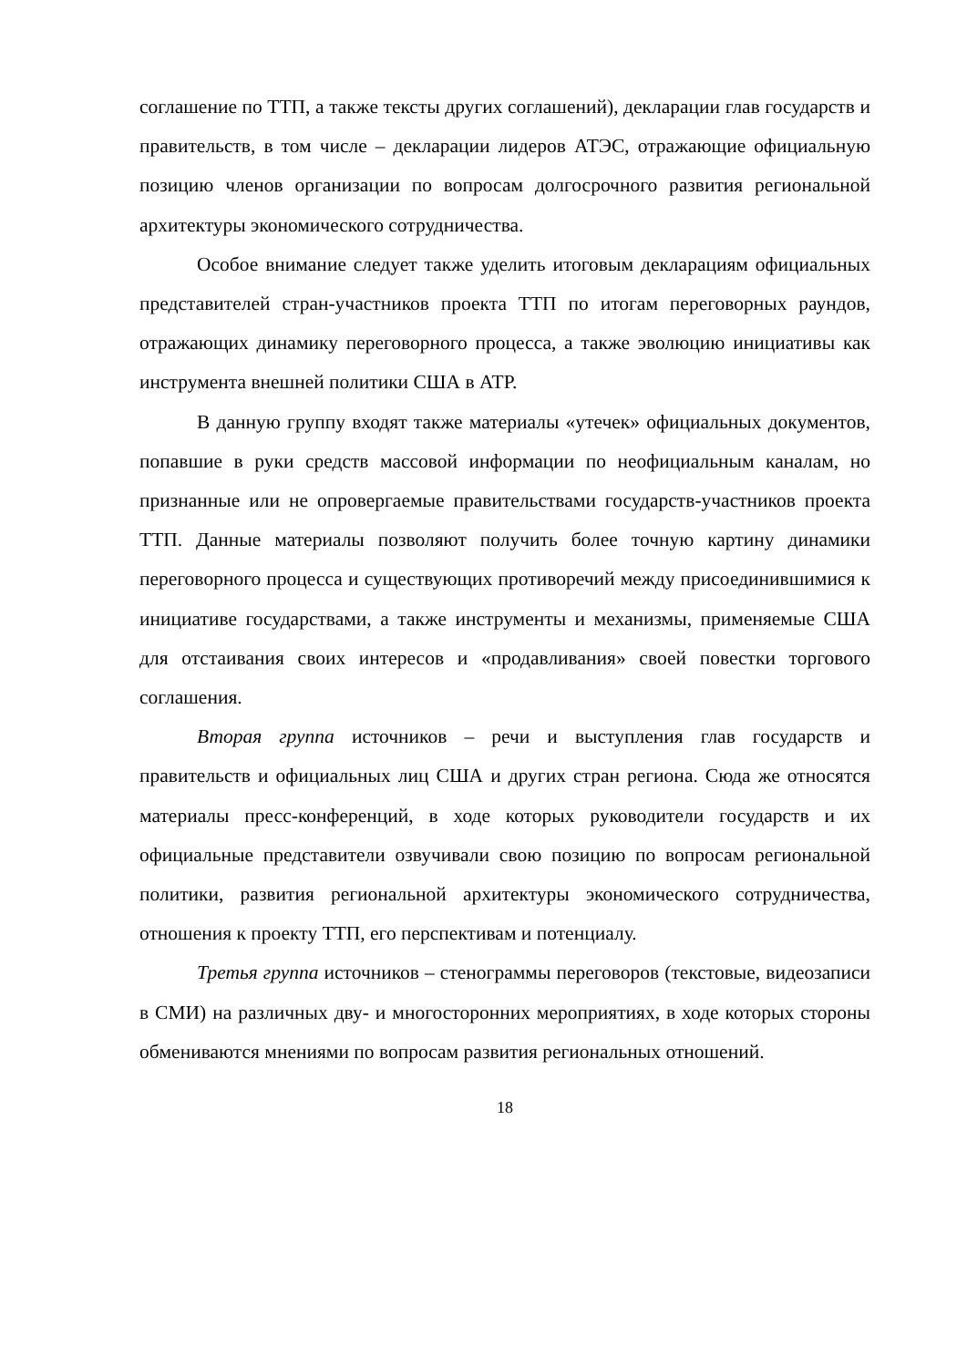соглашение по ТТП, а также тексты других соглашений), декларации глав государств и правительств, в том числе – декларации лидеров АТЭС, отражающие официальную позицию членов организации по вопросам долгосрочного развития региональной архитектуры экономического сотрудничества.
Особое внимание следует также уделить итоговым декларациям официальных представителей стран-участников проекта ТТП по итогам переговорных раундов, отражающих динамику переговорного процесса, а также эволюцию инициативы как инструмента внешней политики США в АТР.
В данную группу входят также материалы «утечек» официальных документов, попавшие в руки средств массовой информации по неофициальным каналам, но признанные или не опровергаемые правительствами государств-участников проекта ТТП. Данные материалы позволяют получить более точную картину динамики переговорного процесса и существующих противоречий между присоединившимися к инициативе государствами, а также инструменты и механизмы, применяемые США для отстаивания своих интересов и «продавливания» своей повестки торгового соглашения.
Вторая группа источников – речи и выступления глав государств и правительств и официальных лиц США и других стран региона. Сюда же относятся материалы пресс-конференций, в ходе которых руководители государств и их официальные представители озвучивали свою позицию по вопросам региональной политики, развития региональной архитектуры экономического сотрудничества, отношения к проекту ТТП, его перспективам и потенциалу.
Третья группа источников – стенограммы переговоров (текстовые, видеозаписи в СМИ) на различных дву- и многосторонних мероприятиях, в ходе которых стороны обмениваются мнениями по вопросам развития региональных отношений.
18